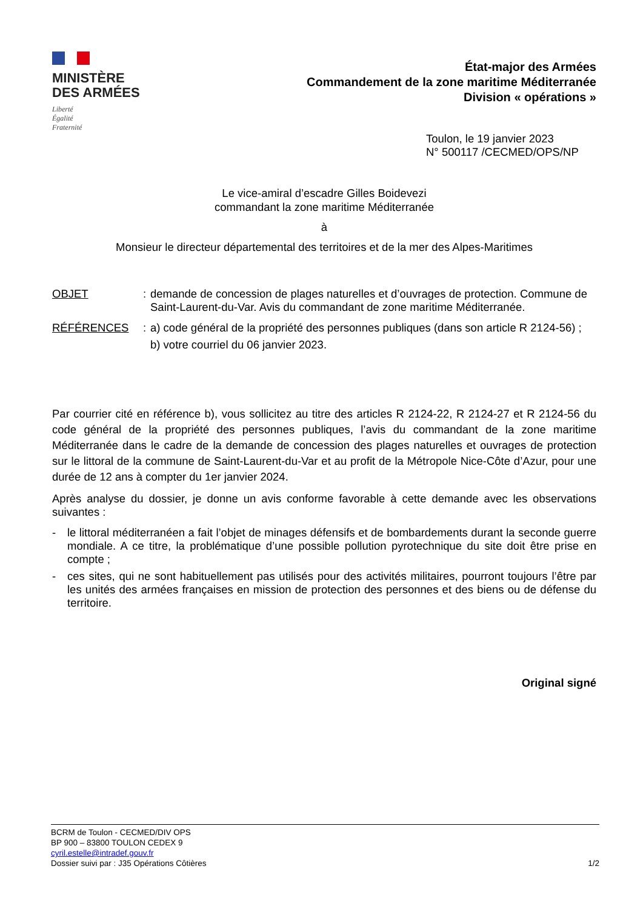MINISTÈRE
DES ARMÉES
Liberté
Égalité
Fraternité
État-major des Armées
Commandement de la zone maritime Méditerranée
Division « opérations »
Toulon, le 19 janvier 2023
N° 500117 /CECMED/OPS/NP
Le vice-amiral d’escadre Gilles Boidevezi
commandant la zone maritime Méditerranée
à
Monsieur le directeur départemental des territoires et de la mer des Alpes-Maritimes
OBJET
:
demande de concession de plages naturelles et d’ouvrages de protection. Commune de Saint-Laurent-du-Var. Avis du commandant de zone maritime Méditerranée.
RÉFÉRENCES
:
a) code général de la propriété des personnes publiques (dans son article R 2124-56) ;
b) votre courriel du 06 janvier 2023.
Par courrier cité en référence b), vous sollicitez au titre des articles R 2124-22, R 2124-27 et R 2124-56 du code général de la propriété des personnes publiques, l’avis du commandant de la zone maritime Méditerranée dans le cadre de la demande de concession des plages naturelles et ouvrages de protection sur le littoral de la commune de Saint-Laurent-du-Var et au profit de la Métropole Nice-Côte d’Azur, pour une durée de 12 ans à compter du 1er janvier 2024.
Après analyse du dossier, je donne un avis conforme favorable à cette demande avec les observations suivantes :
- le littoral méditerranéen a fait l’objet de minages défensifs et de bombardements durant la seconde guerre mondiale. A ce titre, la problématique d’une possible pollution pyrotechnique du site doit être prise en compte ;
- ces sites, qui ne sont habituellement pas utilisés pour des activités militaires, pourront toujours l’être par les unités des armées françaises en mission de protection des personnes et des biens ou de défense du territoire.
Original signé
BCRM de Toulon - CECMED/DIV OPS
BP 900 – 83800 TOULON CEDEX 9
cyril.estelle@intradef.gouv.fr
Dossier suivi par : J35 Opérations Côtières 1/2